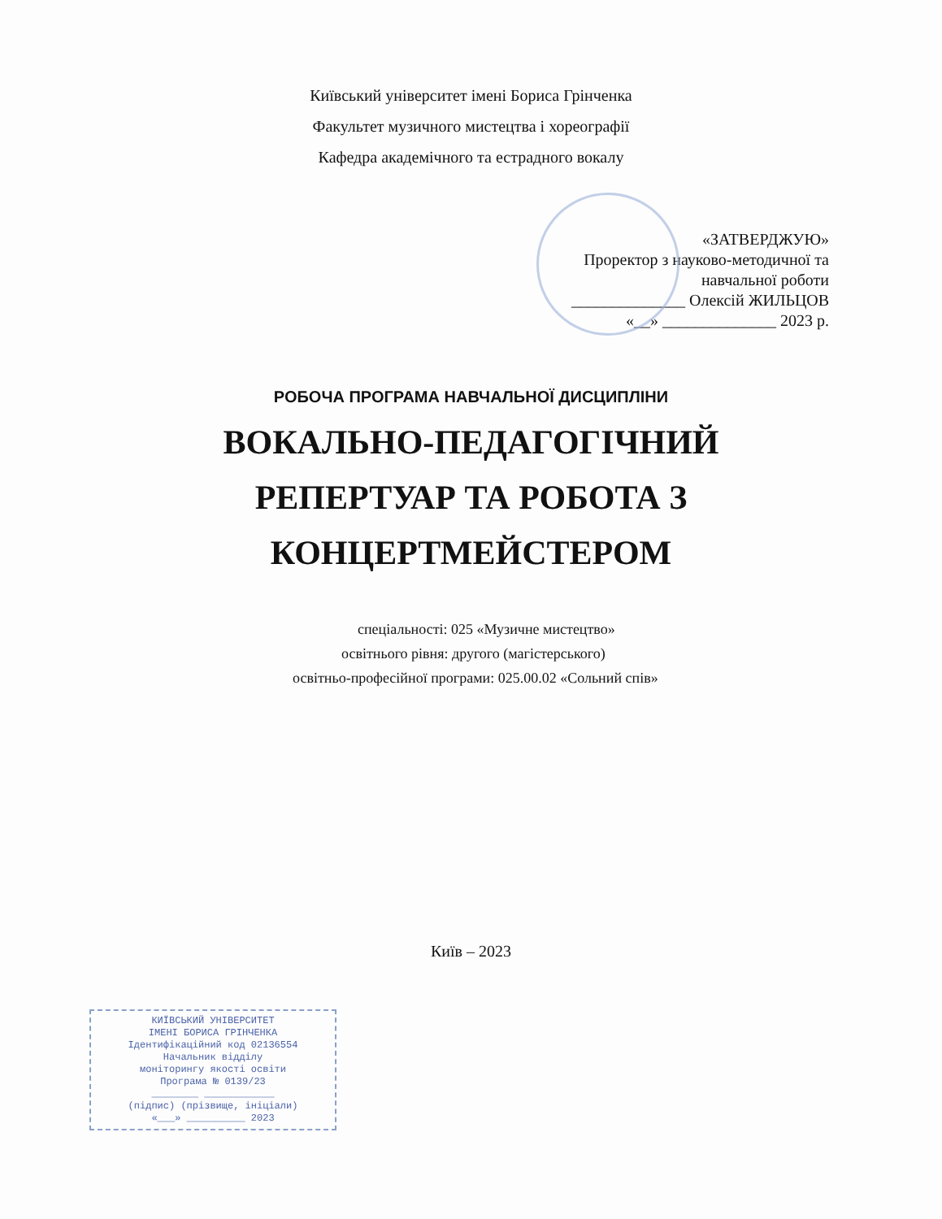Київський університет імені Бориса Грінченка
Факультет музичного мистецтва і хореографії
Кафедра академічного та естрадного вокалу
«ЗАТВЕРДЖУЮ»
Проректор з науково-методичної та
навчальної роботи
______________ Олексій ЖИЛЬЦОВ
«__» ______________ 2023 р.
РОБОЧА ПРОГРАМА НАВЧАЛЬНОЇ ДИСЦИПЛІНИ
ВОКАЛЬНО-ПЕДАГОГІЧНИЙ
РЕПЕРТУАР ТА РОБОТА З
КОНЦЕРТМЕЙСТЕРОМ
спеціальності: 025 «Музичне мистецтво»
освітнього рівня: другого (магістерського)
освітньо-професійної програми: 025.00.02 «Сольний спів»
Київ – 2023
КИЇВСЬКИЙ УНІВЕРСИТЕТ
ІМЕНІ БОРИСА ГРІНЧЕНКА
Ідентифікаційний код 02136554
Начальник відділу
моніторингу якості освіти
Програма № 0139/23
________ ____________
(підпис) (прізвище, ініціали)
«___» __________ 2023